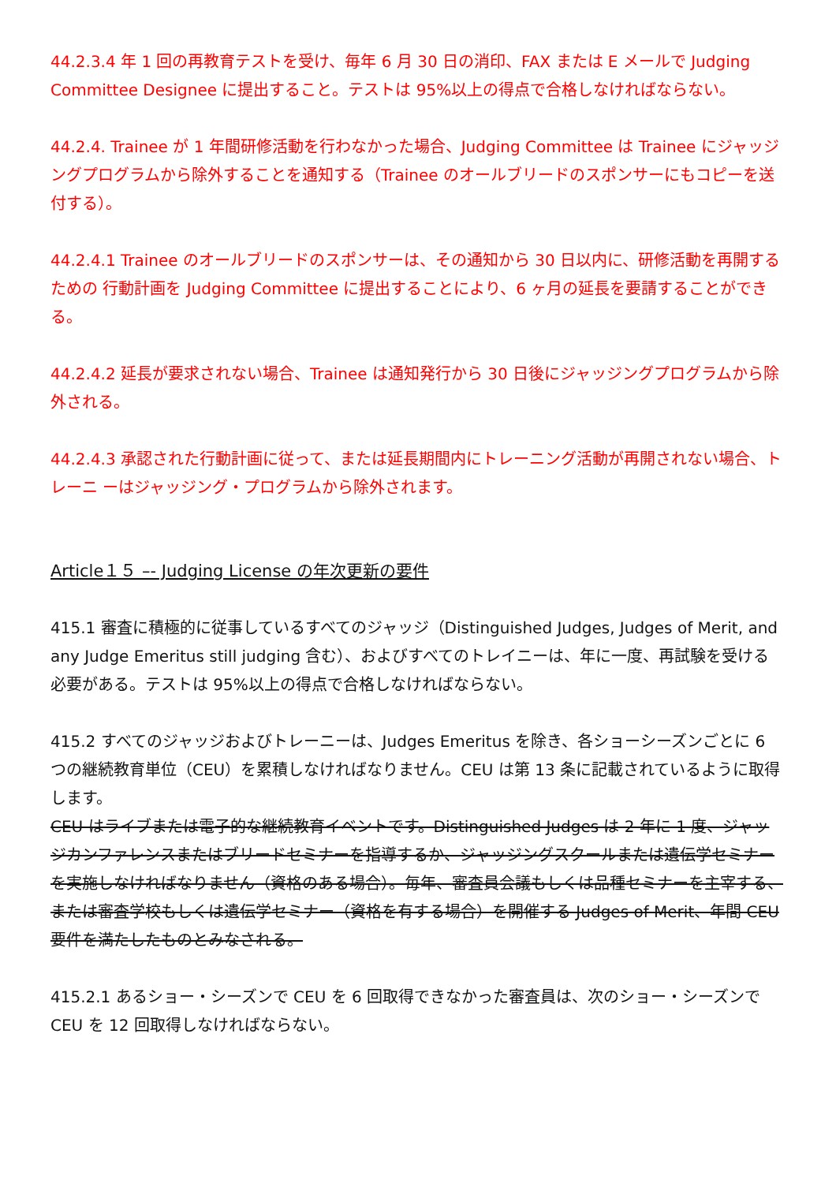44.2.3.4 年 1 回の再教育テストを受け、毎年 6 月 30 日の消印、FAX または E メールで Judging Committee Designee に提出すること。テストは 95%以上の得点で合格しなければならない。
44.2.4. Trainee が 1 年間研修活動を行わなかった場合、Judging Committee は Trainee にジャッジングプログラムから除外することを通知する（Trainee のオールブリードのスポンサーにもコピーを送付する）。
44.2.4.1 Trainee のオールブリードのスポンサーは、その通知から 30 日以内に、研修活動を再開するための 行動計画を Judging Committee に提出することにより、6 ヶ月の延長を要請することができる。
44.2.4.2 延長が要求されない場合、Trainee は通知発行から 30 日後にジャッジングプログラムから除外される。
44.2.4.3 承認された行動計画に従って、または延長期間内にトレーニング活動が再開されない場合、トレーニ ーはジャッジング・プログラムから除外されます。
Article１５ –- Judging License の年次更新の要件
415.1 審査に積極的に従事しているすべてのジャッジ（Distinguished Judges, Judges of Merit, and any Judge Emeritus still judging 含む）、およびすべてのトレイニーは、年に一度、再試験を受ける必要がある。テストは 95%以上の得点で合格しなければならない。
415.2 すべてのジャッジおよびトレーニーは、Judges Emeritus を除き、各ショーシーズンごとに 6 つの継続教育単位（CEU）を累積しなければなりません。CEU は第 13 条に記載されているように取得します。
CEU はライブまたは電子的な継続教育イベントです。Distinguished Judges は 2 年に 1 度、ジャッジカンファレンスまたはブリードセミナーを指導するか、ジャッジングスクールまたは遺伝学セミナーを実施しなければなりません（資格のある場合）。毎年、審査員会議もしくは品種セミナーを主宰する、または審査学校もしくは遺伝学セミナー（資格を有する場合）を開催する Judges of Merit、年間 CEU 要件を満たしたものとみなされる。
415.2.1 あるショー・シーズンで CEU を 6 回取得できなかった審査員は、次のショー・シーズンで CEU を 12 回取得しなければならない。